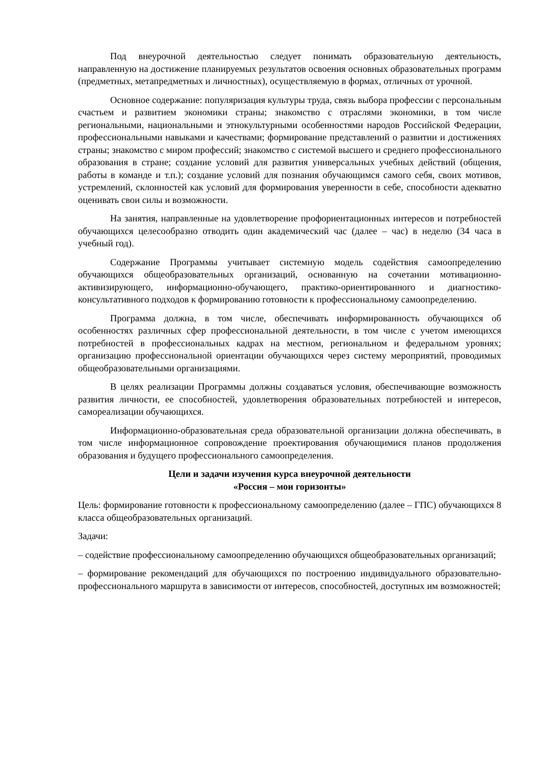Под внеурочной деятельностью следует понимать образовательную деятельность, направленную на достижение планируемых результатов освоения основных образовательных программ (предметных, метапредметных и личностных), осуществляемую в формах, отличных от урочной.
Основное содержание: популяризация культуры труда, связь выбора профессии с персональным счастьем и развитием экономики страны; знакомство с отраслями экономики, в том числе региональными, национальными и этнокультурными особенностями народов Российской Федерации, профессиональными навыками и качествами; формирование представлений о развитии и достижениях страны; знакомство с миром профессий; знакомство с системой высшего и среднего профессионального образования в стране; создание условий для развития универсальных учебных действий (общения, работы в команде и т.п.); создание условий для познания обучающимся самого себя, своих мотивов, устремлений, склонностей как условий для формирования уверенности в себе, способности адекватно оценивать свои силы и возможности.
На занятия, направленные на удовлетворение профориентационных интересов и потребностей обучающихся целесообразно отводить один академический час (далее – час) в неделю (34 часа в учебный год).
Содержание Программы учитывает системную модель содействия самоопределению обучающихся общеобразовательных организаций, основанную на сочетании мотивационно-активизирующего, информационно-обучающего, практико-ориентированного и диагностико-консультативного подходов к формированию готовности к профессиональному самоопределению.
Программа должна, в том числе, обеспечивать информированность обучающихся об особенностях различных сфер профессиональной деятельности, в том числе с учетом имеющихся потребностей в профессиональных кадрах на местном, региональном и федеральном уровнях; организацию профессиональной ориентации обучающихся через систему мероприятий, проводимых общеобразовательными организациями.
В целях реализации Программы должны создаваться условия, обеспечивающие возможность развития личности, ее способностей, удовлетворения образовательных потребностей и интересов, самореализации обучающихся.
Информационно-образовательная среда образовательной организации должна обеспечивать, в том числе информационное сопровождение проектирования обучающимися планов продолжения образования и будущего профессионального самоопределения.
Цели и задачи изучения курса внеурочной деятельности
«Россия – мои горизонты»
Цель: формирование готовности к профессиональному самоопределению (далее – ГПС) обучающихся 8 класса общеобразовательных организаций.
Задачи:
– содействие профессиональному самоопределению обучающихся общеобразовательных организаций;
– формирование рекомендаций для обучающихся по построению индивидуального образовательно-профессионального маршрута в зависимости от интересов, способностей, доступных им возможностей;